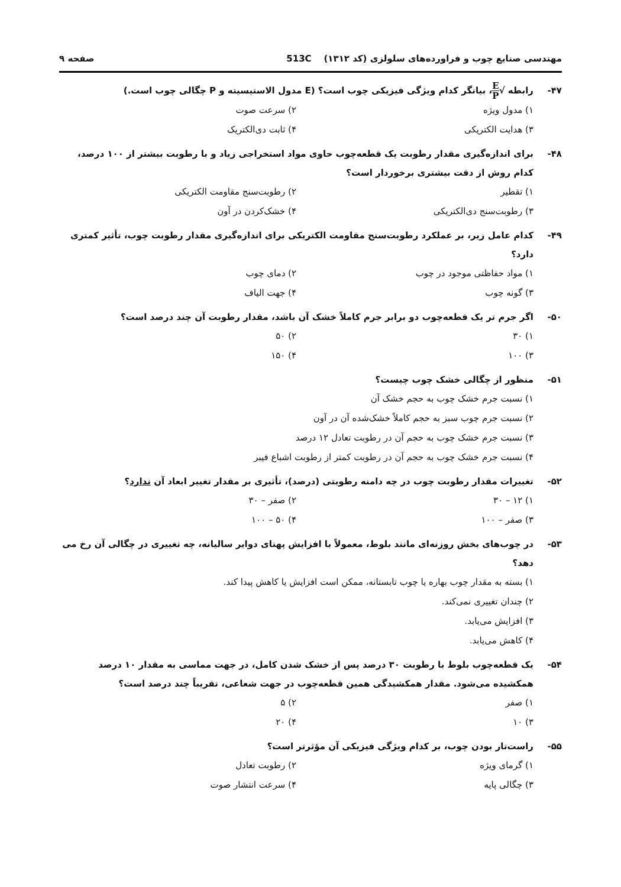مهندسی صنایع چوب و فراورده‌های سلولزی (کد ۱۳۱۲) 513C صفحه ۹
۴۷- رابطه √E P، بیانگر کدام ویژگی فیزیکی چوب است؟ (E مدول الاستیسیته و P چگالی چوب است.)
۱) مدول ویژه
۲) سرعت صوت
۳) هدایت الکتریکی
۴) ثابت دی‌الکتریک
۴۸- برای اندازه‌گیری مقدار رطوبت یک قطعه‌چوب حاوی مواد استخراجی زیاد و با رطوبت بیشتر از ۱۰۰ درصد، کدام روش از دقت بیشتری برخوردار است؟
۱) تقطیر
۲) رطوبت‌سنج مقاومت الکتریکی
۳) رطوبت‌سنج دی‌الکتریکی
۴) خشک‌کردن در آون
۴۹- کدام عامل زیر، بر عملکرد رطوبت‌سنج مقاومت الکتریکی برای اندازه‌گیری مقدار رطوبت چوب، تأثیر کمتری دارد؟
۱) مواد حفاظتی موجود در چوب
۲) دمای چوب
۳) گونه چوب
۴) جهت الیاف
۵۰- اگر جرم تر یک قطعه‌چوب دو برابر جرم کاملاً خشک آن باشد، مقدار رطوبت آن چند درصد است؟
۱) ۳۰
۲) ۵۰
۳) ۱۰۰
۴) ۱۵۰
۵۱- منظور از چگالی خشک چوب چیست؟
۱) نسبت جرم خشک چوب به حجم خشک آن
۲) نسبت جرم چوب سبز به حجم کاملاً خشک‌شده آن در آون
۳) نسبت جرم خشک چوب به حجم آن در رطوبت تعادل ۱۲ درصد
۴) نسبت جرم خشک چوب به حجم آن در رطوبت کمتر از رطوبت اشباع فیبر
۵۲- تغییرات مقدار رطوبت چوب در چه دامنه رطوبتی (درصد)، تأثیری بر مقدار تغییر ابعاد آن ندارد؟
۱) ۱۲ – ۳۰
۲) صفر – ۳۰
۳) صفر – ۱۰۰
۴) ۵۰ – ۱۰۰
۵۳- در چوب‌های بخش روزنه‌ای مانند بلوط، معمولاً با افزایش پهنای دوایر سالیانه، چه تغییری در چگالی آن رخ می دهد؟
۱) بسته به مقدار چوب بهاره یا چوب تابستانه، ممکن است افزایش یا کاهش پیدا کند.
۲) چندان تغییری نمی‌کند.
۳) افزایش می‌یابد.
۴) کاهش می‌یابد.
۵۴- یک قطعه‌چوب بلوط با رطوبت ۳۰ درصد پس از خشک شدن کامل، در جهت مماسی به مقدار ۱۰ درصد همکشیده می‌شود. مقدار همکشیدگی همین قطعه‌چوب در جهت شعاعی، تقریباً چند درصد است؟
۱) صفر
۲) ۵
۳) ۱۰
۴) ۲۰
۵۵- راست‌تار بودن چوب، بر کدام ویژگی فیزیکی آن مؤثرتر است؟
۱) گرمای ویژه
۲) رطوبت تعادل
۳) چگالی پایه
۴) سرعت انتشار صوت